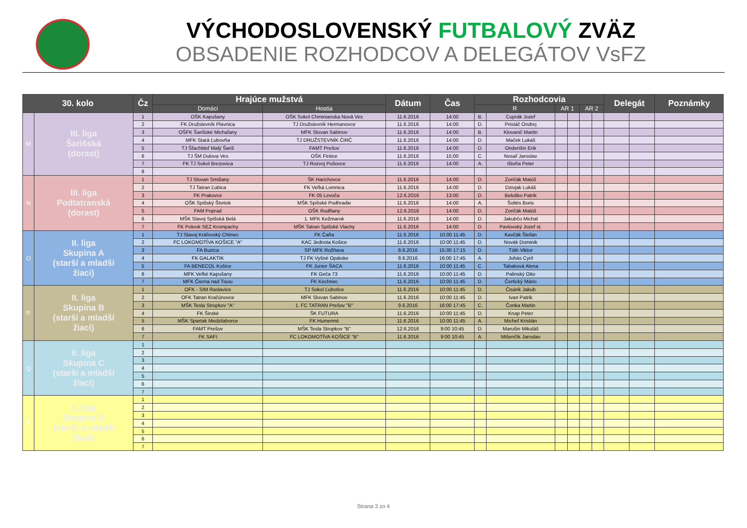VÝCHODOSLOVENSKÝ FUTBALOVÝ ZVÄZ
OBSADENIE ROZHODCOV A DELEGÁTOV VsFZ
| 30. kolo | | Čz | Hrajúce mužstvá | | Dátum | Čas | Rozhodcovia | | | | | | Delegát | | Poznámky |
| --- | --- | --- | --- | --- | --- | --- | --- | --- | --- | --- | --- | --- | --- | --- | --- |
| | | | Domáci | Hostia | | | R | | AR 1 | | AR 2 | | | | |
| M | III. liga Šarišská (dorast) | 1 | OŠK Kapušany | OŠK Sokol Chminianska Nová Ves | 11.6.2016 | 14:00 | B. | Cuprák Jozef | | | | | | | |
| | | 2 | FK Družstevník Plavnica | TJ Družstevník Hermanovce | 11.6.2016 | 14:00 | D. | Pristáč Ondrej | | | | | | | |
| | | 3 | OŠFK Šarišské Michaľany | MFK Slovan Sabinov | 11.6.2016 | 14:00 | B. | Klovanič Martin | | | | | | | |
| | | 4 | MFK Stará Ľubovňa | TJ DRUŽSTEVNÍK ČIRČ | 11.6.2016 | 14:00 | D. | Maček Lukáš | | | | | | | |
| | | 5 | TJ Šľachtiteľ Malý Šariš | FAMT Prešov | 11.6.2016 | 14:00 | D. | Onderišin Erik | | | | | | | |
| | | 6 | TJ ŠM Dulova Ves | OŠK Fintice | 11.6.2016 | 15:00 | C. | Nosaľ Jaroslav | | | | | | | |
| | | 7 | FK TJ Sokol Brezovica | TJ Rozvoj Pušovce | 11.6.2016 | 14:00 | A. | Ištoňa Peter | | | | | | | |
| | | 8 | | | | | | | | | | | | | |
| N | III. liga Podtatranská (dorast) | 1 | TJ Slovan Smižany | ŠK Harichovce | 11.6.2016 | 14:00 | D. | Zoričák Matúš | | | | | | | |
| | | 2 | TJ Tatran Ľubica | FK Veľká Lomnica | 11.6.2016 | 14:00 | D. | Dzivjak Lukáš | | | | | | | |
| | | 3 | FK Prakovce | FK 05 Levoča | 12.6.2016 | 13:00 | D. | Beluško Patrik | | | | | | | |
| | | 4 | OŠK Spišský Štvrtok | MŠK Spišské Podhradie | 11.6.2016 | 14:00 | A. | Šoltés Boris | | | | | | | |
| | | 5 | FAM Poprad | OŠK Rudňany | 12.6.2016 | 14:00 | D. | Zoričák Matúš | | | | | | | |
| | | 6 | MŠK Slavoj Spišská Belá | 1. MFK Kežmarok | 11.6.2016 | 14:00 | D. | Jakubčo Michal | | | | | | | |
| | | 7 | FK Pokrok SEZ Krompachy | MŠK Tatran Spišské Vlachy | 11.6.2016 | 14:00 | D. | Pavlovský Jozef st. | | | | | | | |
| O | II. liga Skupina A (starší a mladší žiaci) | 1 | TJ Slavoj Kráľovský Chlmec | FK Čaňa | 11.6.2016 | 10:00 11:45 | D. | Kavčák Štefan | | | | | | | |
| | | 2 | FC LOKOMOTÍVA KOŠICE "A" | KAC Jednota Košice | 11.6.2016 | 10:00 11:45 | D. | Novák Dominik | | | | | | | |
| | | 3 | FA Buzica | SP MFK Rožňava | 8.6.2016 | 15:30 17:15 | D. | Tóth Viktor | | | | | | | |
| | | 4 | FK GALAKTIK | TJ FK Vyšné Opátske | 8.6.2016 | 16:00 17:45 | A. | Juhás Cyril | | | | | | | |
| | | 5 | FA BENECOL Košice | FK Junior ŠACA | 11.6.2016 | 10:00 11:45 | C. | Tabaková Alena | | | | | | | |
| | | 6 | MFK Veľké Kapušany | FK Geča 73 | 11.6.2016 | 10:00 11:45 | D. | Palinský Otto | | | | | | | |
| | | 7 | MFK Čierna nad Tisou | FK Kechnec | 11.6.2016 | 10:00 11:45 | D. | Čertický Mário | | | | | | | |
| P | II. liga Skupina B (starší a mladší žiaci) | 1 | OFK - SIM Raslavice | TJ Sokol Ľubotice | 11.6.2016 | 10:00 11:45 | D. | Čisárik Jakub | | | | | | | |
| | | 2 | OFK Tatran Kračúnovce | MFK Slovan Sabinov | 11.6.2016 | 10:00 11:45 | D. | Ivan Patrik | | | | | | | |
| | | 3 | MŠK Tesla Stropkov "A" | 1. FC TATRAN Prešov "B" | 9.6.2016 | 16:00 17:45 | C. | Čonka Martin | | | | | | | |
| | | 4 | FK Široké | ŠK FUTURA | 11.6.2016 | 10:00 11:45 | D. | Knap Peter | | | | | | | |
| | | 5 | MŠK Spartak Medzilaborce | FK Humenné | 11.6.2016 | 10:00 11:45 | A. | Micheľ Kristián | | | | | | | |
| | | 6 | FAMT Prešov | MŠK Tesla Stropkov "B" | 12.6.2016 | 9:00 10:45 | D. | Marušin Mikuláš | | | | | | | |
| | | 7 | FK SAFI | FC LOKOMOTÍVA KOŠICE "B" | 11.6.2016 | 9:00 10:45 | A. | Mišenčík Jaroslav | | | | | | | |
| Q | II. liga Skupina C (starší a mladší žiaci) | 1 | | | | | | | | | | | | | |
| | | 2 | | | | | | | | | | | | | |
| | | 3 | | | | | | | | | | | | | |
| | | 4 | | | | | | | | | | | | | |
| | | 5 | | | | | | | | | | | | | |
| | | 6 | | | | | | | | | | | | | |
| | | 7 | | | | | | | | | | | | | |
| R | II. liga Skupina D (starší a mladší žiaci) | 1 | | | | | | | | | | | | | |
| | | 2 | | | | | | | | | | | | | |
| | | 3 | | | | | | | | | | | | | |
| | | 4 | | | | | | | | | | | | | |
| | | 5 | | | | | | | | | | | | | |
| | | 6 | | | | | | | | | | | | | |
| | | 7 | | | | | | | | | | | | | |
Strana 3 zo 4